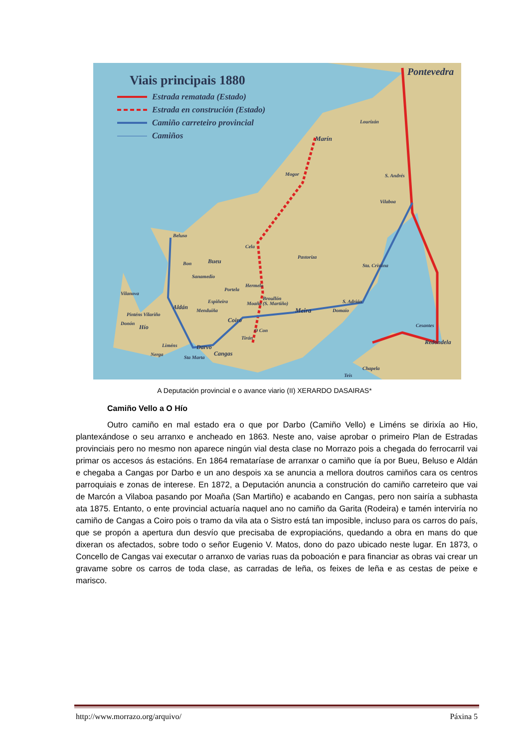Viais principais 1880
Estrada rematada (Estado)
Estrada en construción (Estado)
Camiño carreteiro provincial
Camiños
Pontevedra
Lourizán
Marín
Mogor S. Andrés
Vilaboa
Beluso
Cela
Pastoriza
Bueu Bon Sta. Cristina
Sanamedio
Hermelo
Portela
Vilanova
Broullón
Espiñeira S. Adrián
Aldán
Moaña (S. Martiño)
Menduiña Meira Domaio
Pinténs Vilariño
Coiro Donón
Hío O Con
Cesantes
Tirán
Redondela
Darvo Liméns
Cangas Nerga
Sta Marta
Chapela
Teis
A Deputación provincial e o avance viario (II) XERARDO DASAIRAS*
Camiño Vello a O Hío
Outro camiño en mal estado era o que por Darbo (Camiño Vello) e Liméns se dirixía ao Hio, plantexándose o seu arranxo e ancheado en 1863. Neste ano, vaise aprobar o primeiro Plan de Estradas provinciais pero no mesmo non aparece ningún vial desta clase no Morrazo pois a chegada do ferrocarril vai primar os accesos ás estacións. En 1864 remataríase de arranxar o camiño que ía por Bueu, Beluso e Aldán e chegaba a Cangas por Darbo e un ano despois xa se anuncia a mellora doutros camiños cara os centros parroquiais e zonas de interese. En 1872, a Deputación anuncia a construción do camiño carreteiro que vai de Marcón a Vilaboa pasando por Moaña (San Martiño) e acabando en Cangas, pero non sairía a subhasta ata 1875. Entanto, o ente provincial actuaría naquel ano no camiño da Garita (Rodeira) e tamén interviría no camiño de Cangas a Coiro pois o tramo da vila ata o Sistro está tan imposible, incluso para os carros do país, que se propón a apertura dun desvío que precisaba de expropiacións, quedando a obra en mans do que dixeran os afectados, sobre todo o señor Eugenio V. Matos, dono do pazo ubicado neste lugar. En 1873, o Concello de Cangas vai executar o arranxo de varias ruas da poboación e para financiar as obras vai crear un gravame sobre os carros de toda clase, as carradas de leña, os feixes de leña e as cestas de peixe e marisco.
http://www.morrazo.org/arquivo/ Páxina 5